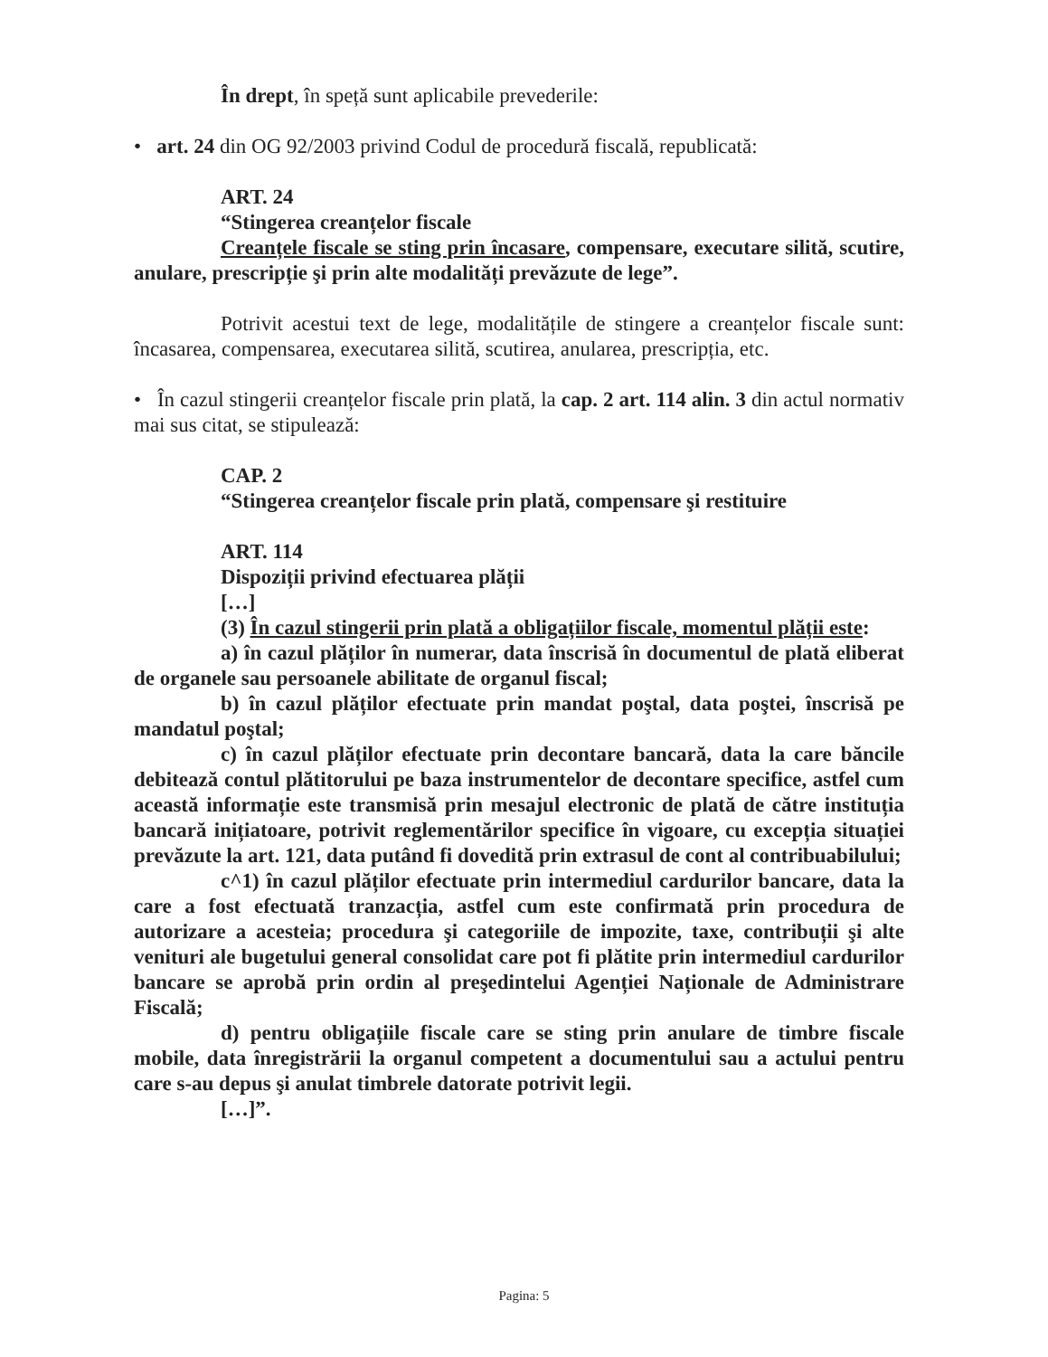În drept, în speță sunt aplicabile prevederile:
• art. 24 din OG 92/2003 privind Codul de procedură fiscală, republicată:
ART. 24
“Stingerea creanțelor fiscale
Creanțele fiscale se sting prin încasare, compensare, executare silită, scutire, anulare, prescripție şi prin alte modalități prevăzute de lege”.
Potrivit acestui text de lege, modalitățile de stingere a creanțelor fiscale sunt: încasarea, compensarea, executarea silită, scutirea, anularea, prescripția, etc.
• În cazul stingerii creanțelor fiscale prin plată, la cap. 2 art. 114 alin. 3 din actul normativ mai sus citat, se stipulează:
CAP. 2
“Stingerea creanțelor fiscale prin plată, compensare şi restituire
ART. 114
Dispoziții privind efectuarea plății
[…]
(3) În cazul stingerii prin plată a obligațiilor fiscale, momentul plății este:
a) în cazul plăților în numerar, data înscrisă în documentul de plată eliberat de organele sau persoanele abilitate de organul fiscal;
b) în cazul plăților efectuate prin mandat poştal, data poştei, înscrisă pe mandatul poştal;
c) în cazul plăților efectuate prin decontare bancară, data la care băncile debitează contul plătitorului pe baza instrumentelor de decontare specifice, astfel cum această informație este transmisă prin mesajul electronic de plată de către instituția bancară inițiatoare, potrivit reglementărilor specifice în vigoare, cu excepția situației prevăzute la art. 121, data putând fi dovedită prin extrasul de cont al contribuabilului;
c^1) în cazul plăților efectuate prin intermediul cardurilor bancare, data la care a fost efectuată tranzacția, astfel cum este confirmată prin procedura de autorizare a acesteia; procedura şi categoriile de impozite, taxe, contribuții şi alte venituri ale bugetului general consolidat care pot fi plătite prin intermediul cardurilor bancare se aprobă prin ordin al preşedintelui Agenției Naționale de Administrare Fiscală;
d) pentru obligațiile fiscale care se sting prin anulare de timbre fiscale mobile, data înregistrării la organul competent a documentului sau a actului pentru care s-au depus şi anulat timbrele datorate potrivit legii.
[…]”.
Pagina: 5